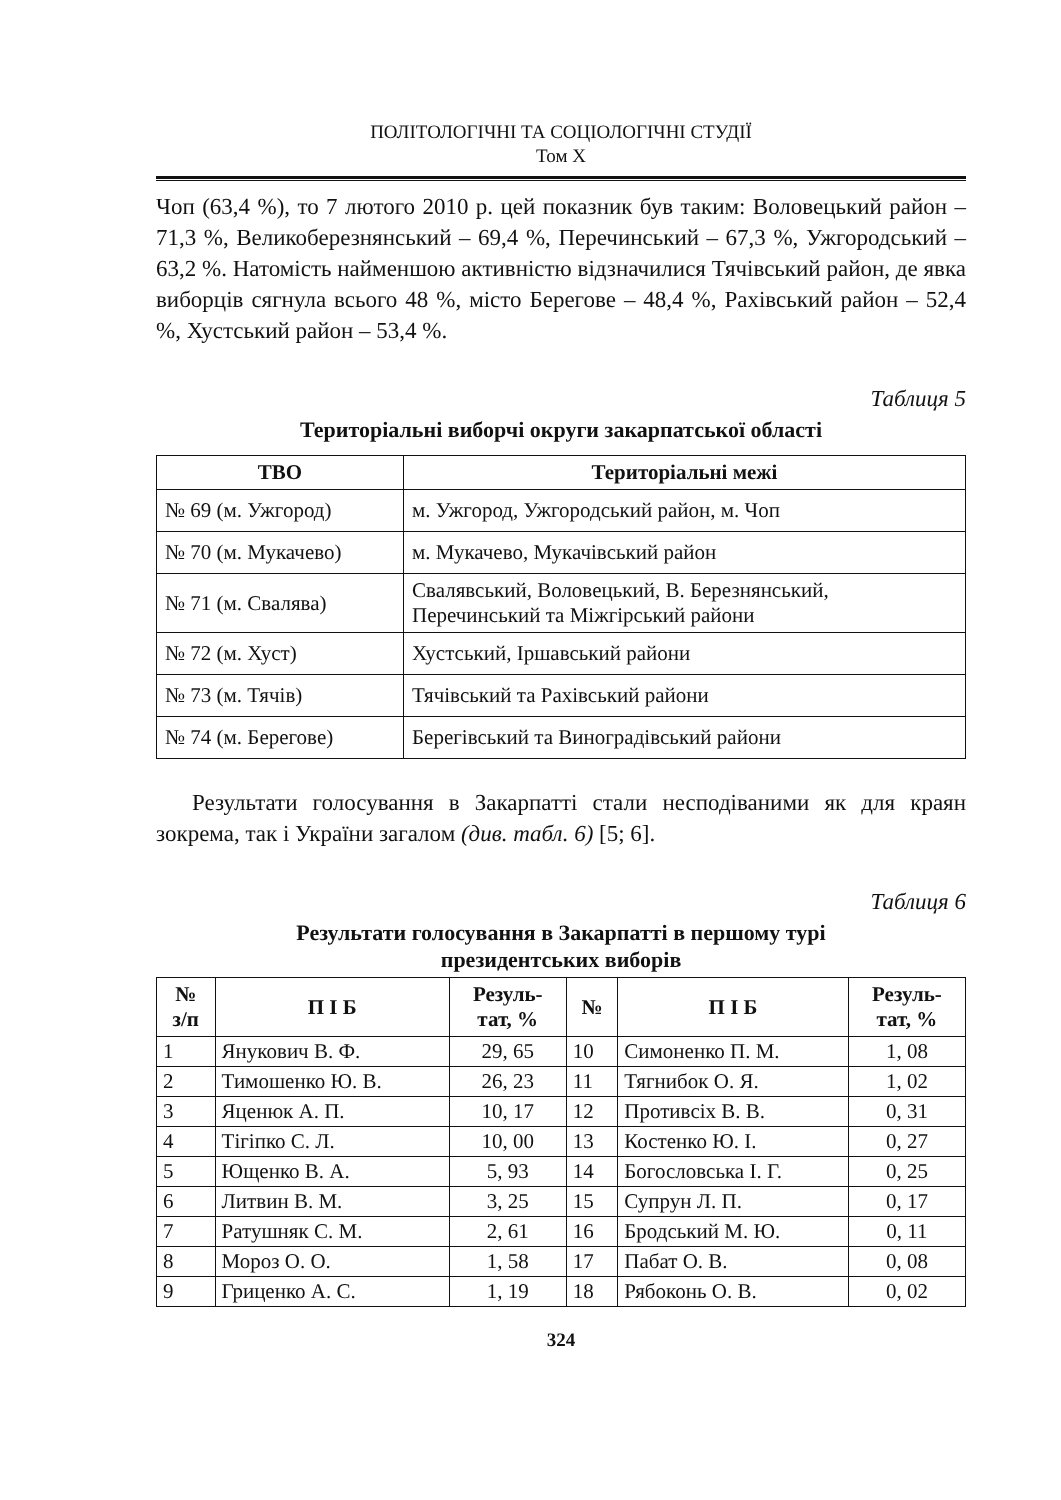ПОЛІТОЛОГІЧНІ ТА СОЦІОЛОГІЧНІ СТУДІЇ
Том X
Чоп (63,4 %), то 7 лютого 2010 р. цей показник був таким: Воловецький район – 71,3 %, Великоберезнянський – 69,4 %, Перечинський – 67,3 %, Ужгородський – 63,2 %. Натомість найменшою активністю відзначилися Тячівський район, де явка виборців сягнула всього 48 %, місто Берегове – 48,4 %, Рахівський район – 52,4 %, Хустський район – 53,4 %.
Таблиця 5
Територіальні виборчі округи закарпатської області
| ТВО | Територіальні межі |
| --- | --- |
| № 69 (м. Ужгород) | м. Ужгород, Ужгородський район, м. Чоп |
| № 70 (м. Мукачево) | м. Мукачево, Мукачівський район |
| № 71 (м. Свалява) | Свалявський, Воловецький, В. Березнянський, Перечинський та Міжгірський райони |
| № 72 (м. Хуст) | Хустський, Іршавський райони |
| № 73 (м. Тячів) | Тячівський та Рахівський райони |
| № 74 (м. Берегове) | Берегівський та Виноградівський райони |
Результати голосування в Закарпатті стали несподіваними як для краян зокрема, так і України загалом (див. табл. 6) [5; 6].
Таблиця 6
Результати голосування в Закарпатті в першому турі
президентських виборів
| № з/п | П І Б | Резуль- тат, % | № | П І Б | Резуль- тат, % |
| --- | --- | --- | --- | --- | --- |
| 1 | Янукович В. Ф. | 29, 65 | 10 | Симоненко П. М. | 1, 08 |
| 2 | Тимошенко Ю. В. | 26, 23 | 11 | Тягнибок О. Я. | 1, 02 |
| 3 | Яценюк А. П. | 10, 17 | 12 | Противсіх В. В. | 0, 31 |
| 4 | Тігіпко С. Л. | 10, 00 | 13 | Костенко Ю. І. | 0, 27 |
| 5 | Ющенко В. А. | 5, 93 | 14 | Богословська І. Г. | 0, 25 |
| 6 | Литвин В. М. | 3, 25 | 15 | Супрун Л. П. | 0, 17 |
| 7 | Ратушняк С. М. | 2, 61 | 16 | Бродський М. Ю. | 0, 11 |
| 8 | Мороз О. О. | 1, 58 | 17 | Пабат О. В. | 0, 08 |
| 9 | Гриценко А. С. | 1, 19 | 18 | Рябоконь О. В. | 0, 02 |
324